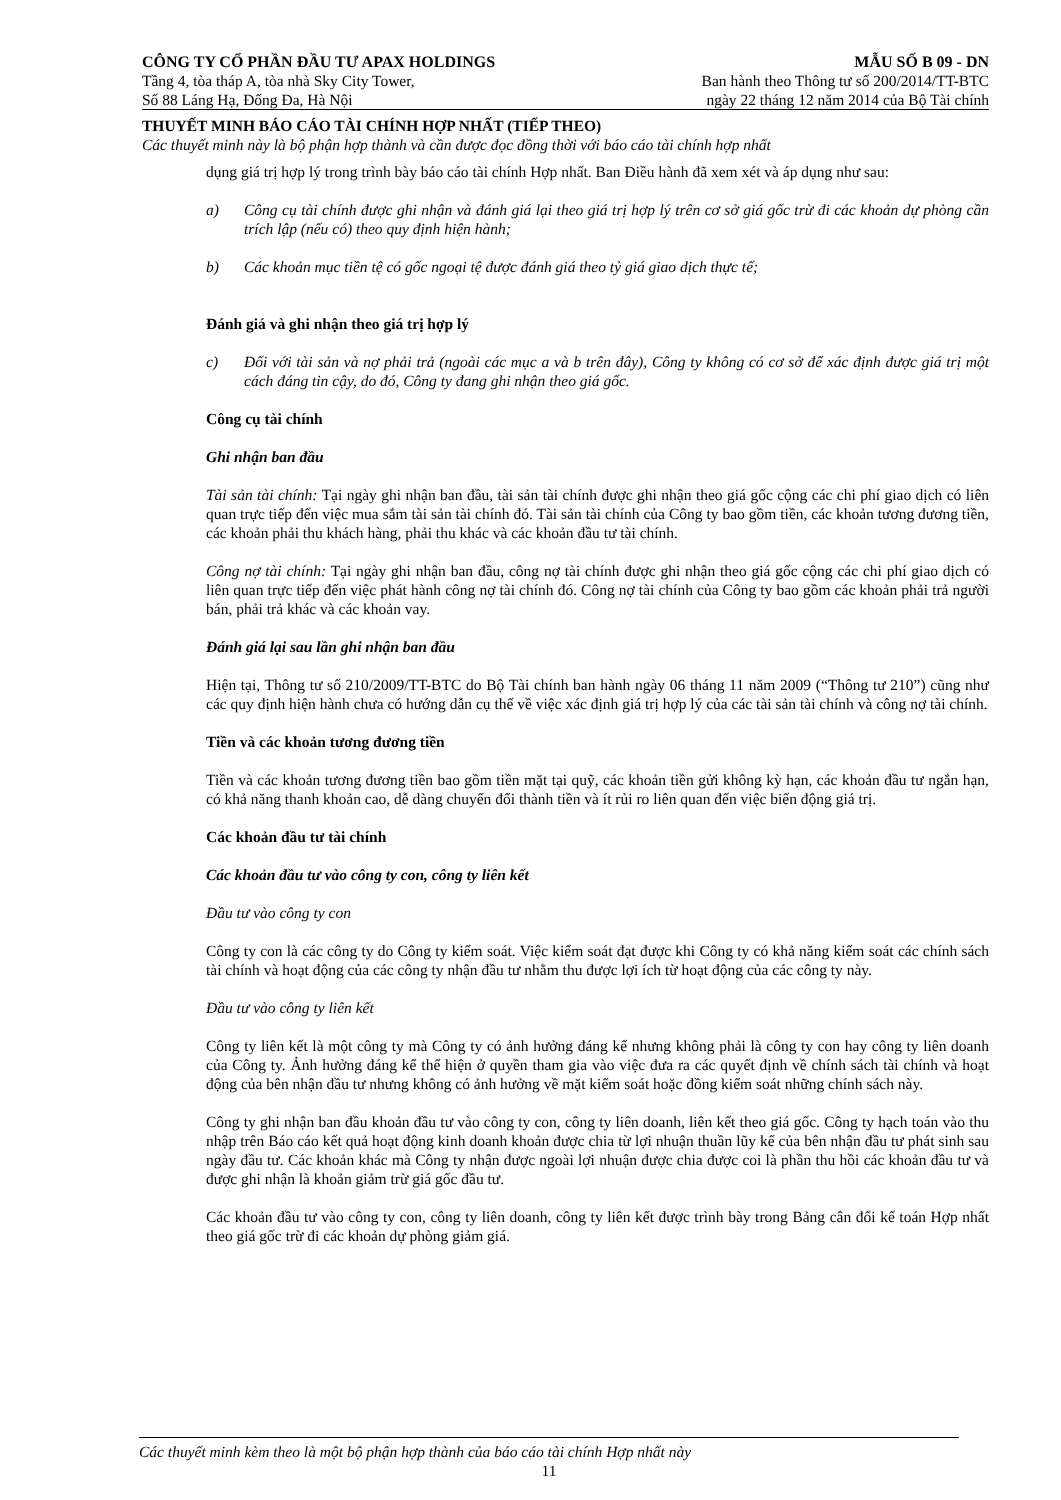CÔNG TY CỔ PHẦN ĐẦU TƯ APAX HOLDINGS MẪU SỐ B 09 - DN
Tầng 4, tòa tháp A, tòa nhà Sky City Tower, Ban hành theo Thông tư số 200/2014/TT-BTC
Số 88 Láng Hạ, Đống Đa, Hà Nội ngày 22 tháng 12 năm 2014 của Bộ Tài chính
THUYẾT MINH BÁO CÁO TÀI CHÍNH HỢP NHẤT (TIẾP THEO)
Các thuyết minh này là bộ phận hợp thành và cần được đọc đồng thời với báo cáo tài chính hợp nhất
dụng giá trị hợp lý trong trình bày báo cáo tài chính Hợp nhất. Ban Điều hành đã xem xét và áp dụng như sau:
a) Công cụ tài chính được ghi nhận và đánh giá lại theo giá trị hợp lý trên cơ sở giá gốc trừ đi các khoản dự phòng cần trích lập (nếu có) theo quy định hiện hành;
b) Các khoản mục tiền tệ có gốc ngoại tệ được đánh giá theo tỷ giá giao dịch thực tế;
Đánh giá và ghi nhận theo giá trị hợp lý
c) Đối với tài sản và nợ phải trả (ngoài các mục a và b trên đây), Công ty không có cơ sở để xác định được giá trị một cách đáng tin cậy, do đó, Công ty đang ghi nhận theo giá gốc.
Công cụ tài chính
Ghi nhận ban đầu
Tài sản tài chính: Tại ngày ghi nhận ban đầu, tài sản tài chính được ghi nhận theo giá gốc cộng các chi phí giao dịch có liên quan trực tiếp đến việc mua sắm tài sản tài chính đó. Tài sản tài chính của Công ty bao gồm tiền, các khoản tương đương tiền, các khoản phải thu khách hàng, phải thu khác và các khoản đầu tư tài chính.
Công nợ tài chính: Tại ngày ghi nhận ban đầu, công nợ tài chính được ghi nhận theo giá gốc cộng các chi phí giao dịch có liên quan trực tiếp đến việc phát hành công nợ tài chính đó. Công nợ tài chính của Công ty bao gồm các khoản phải trả người bán, phải trả khác và các khoản vay.
Đánh giá lại sau lần ghi nhận ban đầu
Hiện tại, Thông tư số 210/2009/TT-BTC do Bộ Tài chính ban hành ngày 06 tháng 11 năm 2009 (“Thông tư 210”) cũng như các quy định hiện hành chưa có hướng dẫn cụ thể về việc xác định giá trị hợp lý của các tài sản tài chính và công nợ tài chính.
Tiền và các khoản tương đương tiền
Tiền và các khoản tương đương tiền bao gồm tiền mặt tại quỹ, các khoản tiền gửi không kỳ hạn, các khoản đầu tư ngắn hạn, có khả năng thanh khoản cao, dễ dàng chuyển đổi thành tiền và ít rủi ro liên quan đến việc biến động giá trị.
Các khoản đầu tư tài chính
Các khoản đầu tư vào công ty con, công ty liên kết
Đầu tư vào công ty con
Công ty con là các công ty do Công ty kiểm soát. Việc kiểm soát đạt được khi Công ty có khả năng kiểm soát các chính sách tài chính và hoạt động của các công ty nhận đầu tư nhằm thu được lợi ích từ hoạt động của các công ty này.
Đầu tư vào công ty liên kết
Công ty liên kết là một công ty mà Công ty có ảnh hưởng đáng kể nhưng không phải là công ty con hay công ty liên doanh của Công ty. Ảnh hưởng đáng kể thể hiện ở quyền tham gia vào việc đưa ra các quyết định về chính sách tài chính và hoạt động của bên nhận đầu tư nhưng không có ảnh hưởng về mặt kiểm soát hoặc đồng kiểm soát những chính sách này.
Công ty ghi nhận ban đầu khoản đầu tư vào công ty con, công ty liên doanh, liên kết theo giá gốc. Công ty hạch toán vào thu nhập trên Báo cáo kết quả hoạt động kinh doanh khoản được chia từ lợi nhuận thuần lũy kế của bên nhận đầu tư phát sinh sau ngày đầu tư. Các khoản khác mà Công ty nhận được ngoài lợi nhuận được chia được coi là phần thu hồi các khoản đầu tư và được ghi nhận là khoản giảm trừ giá gốc đầu tư.
Các khoản đầu tư vào công ty con, công ty liên doanh, công ty liên kết được trình bày trong Bảng cân đối kế toán Hợp nhất theo giá gốc trừ đi các khoản dự phòng giảm giá.
Các thuyết minh kèm theo là một bộ phận hợp thành của báo cáo tài chính Hợp nhất này
11